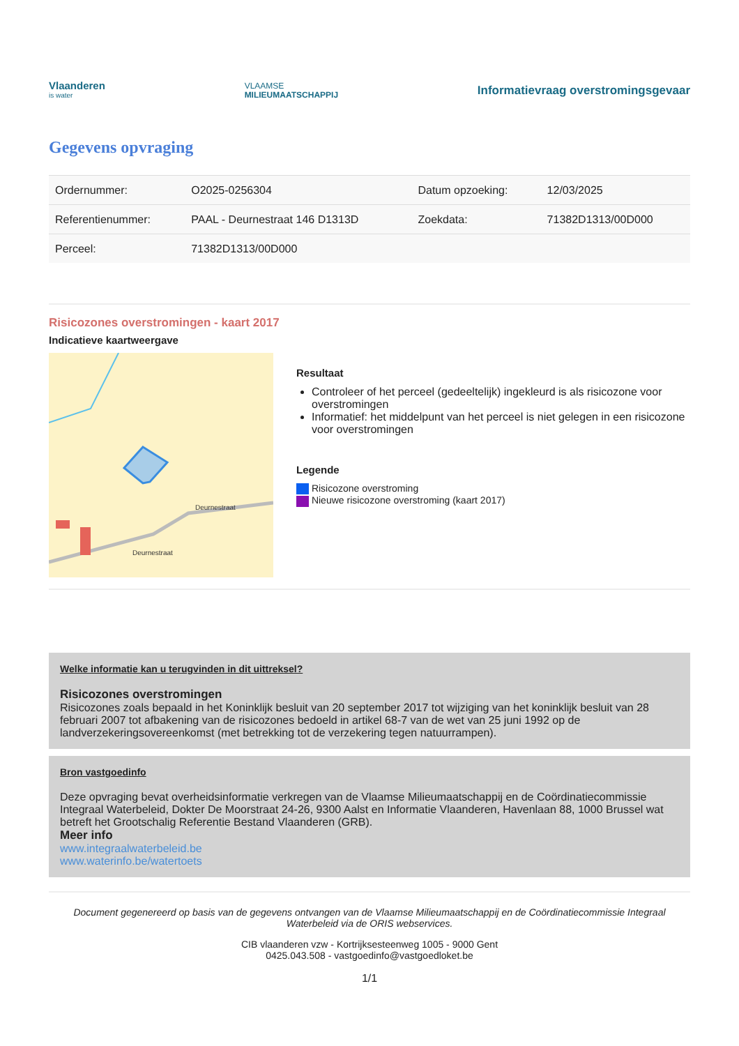Vlaanderen
is water
VLAAMSE
MILIEUMAATSCHAPPIJ
Informatievraag overstromingsgevaar
Gegevens opvraging
| Ordernummer: | O2025-0256304 | Datum opzoeking: | 12/03/2025 |
| Referentienummer: | PAAL - Deurnestraat 146 D1313D | Zoekdata: | 71382D1313/00D000 |
| Perceel: | 71382D1313/00D000 | | |
Risicozones overstromingen - kaart 2017
Indicatieve kaartweergave
Deurnestraat
Deurnestraat
Resultaat
Controleer of het perceel (gedeeltelijk) ingekleurd is als risicozone voor overstromingen
Informatief: het middelpunt van het perceel is niet gelegen in een risicozone voor overstromingen
Legende
Risicozone overstroming
Nieuwe risicozone overstroming (kaart 2017)
Welke informatie kan u terugvinden in dit uittreksel?
Risicozones overstromingen
Risicozones zoals bepaald in het Koninklijk besluit van 20 september 2017 tot wijziging van het koninklijk besluit van 28 februari 2007 tot afbakening van de risicozones bedoeld in artikel 68-7 van de wet van 25 juni 1992 op de landverzekeringsovereenkomst (met betrekking tot de verzekering tegen natuurrampen).
Bron vastgoedinfo
Deze opvraging bevat overheidsinformatie verkregen van de Vlaamse Milieumaatschappij en de Coördinatiecommissie Integraal Waterbeleid, Dokter De Moorstraat 24-26, 9300 Aalst en Informatie Vlaanderen, Havenlaan 88, 1000 Brussel wat betreft het Grootschalig Referentie Bestand Vlaanderen (GRB).
Meer info
www.integraalwaterbeleid.be
www.waterinfo.be/watertoets
Document gegenereerd op basis van de gegevens ontvangen van de Vlaamse Milieumaatschappij en de Coördinatiecommissie Integraal Waterbeleid via de ORIS webservices.
CIB vlaanderen vzw - Kortrijksesteenweg 1005 - 9000 Gent
0425.043.508 - vastgoedinfo@vastgoedloket.be
1/1